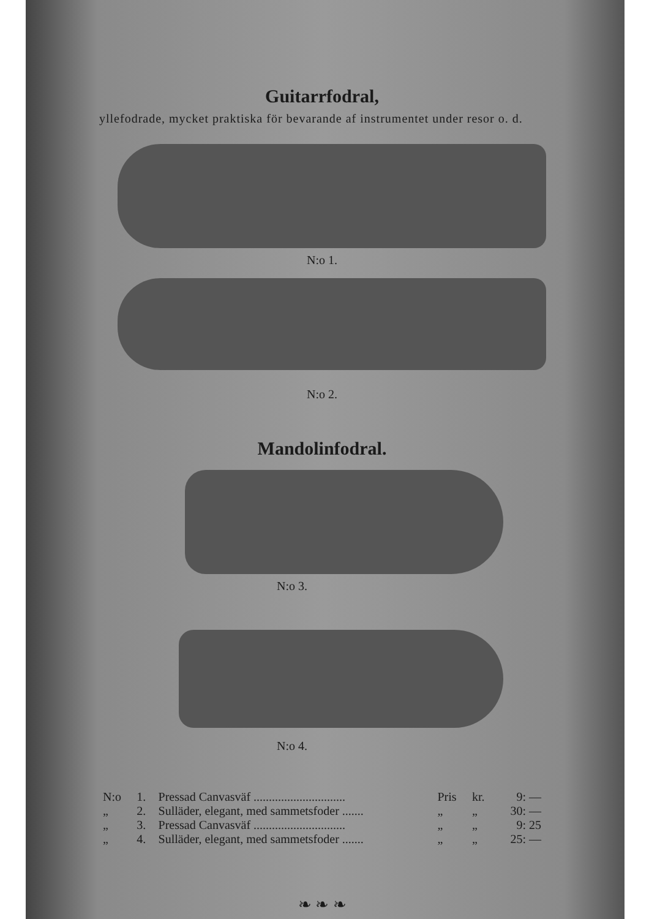Guitarrfodral,
yllefodrade, mycket praktiska för bevarande af instrumentet under resor o. d.
N:o 1.
N:o 2.
Mandolinfodral.
N:o 3.
N:o 4.
| N:o | 1. | Pressad Canvasväf .............................. | Pris | kr. | 9: — |
| „ | 2. | Sulläder, elegant, med sammetsfoder ....... | „ | „ | 30: — |
| „ | 3. | Pressad Canvasväf .............................. | „ | „ | 9: 25 |
| „ | 4. | Sulläder, elegant, med sammetsfoder ....... | „ | „ | 25: — |
❧ ❧ ❧